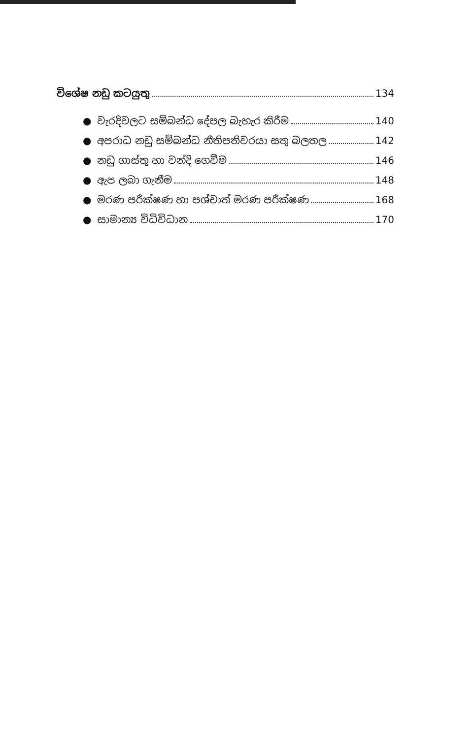විශේෂ නඩු කටයුතු 134
● වැරදිවලට සම්බන්ධ දේපල බැහැර කිරීම 140
● අපරාධ නඩු සම්බන්ධ නීතිපතිවරයා සතු බලතල 142
● නඩු ගාස්තු හා වන්දි ගෙවීම 146
● ඇප ලබා ගැනීම 148
● මරණ පරීක්ෂණ හා පශ්චාත් මරණ පරීක්ෂණ 168
● සාමාන්‍ය විධිවිධාන 170